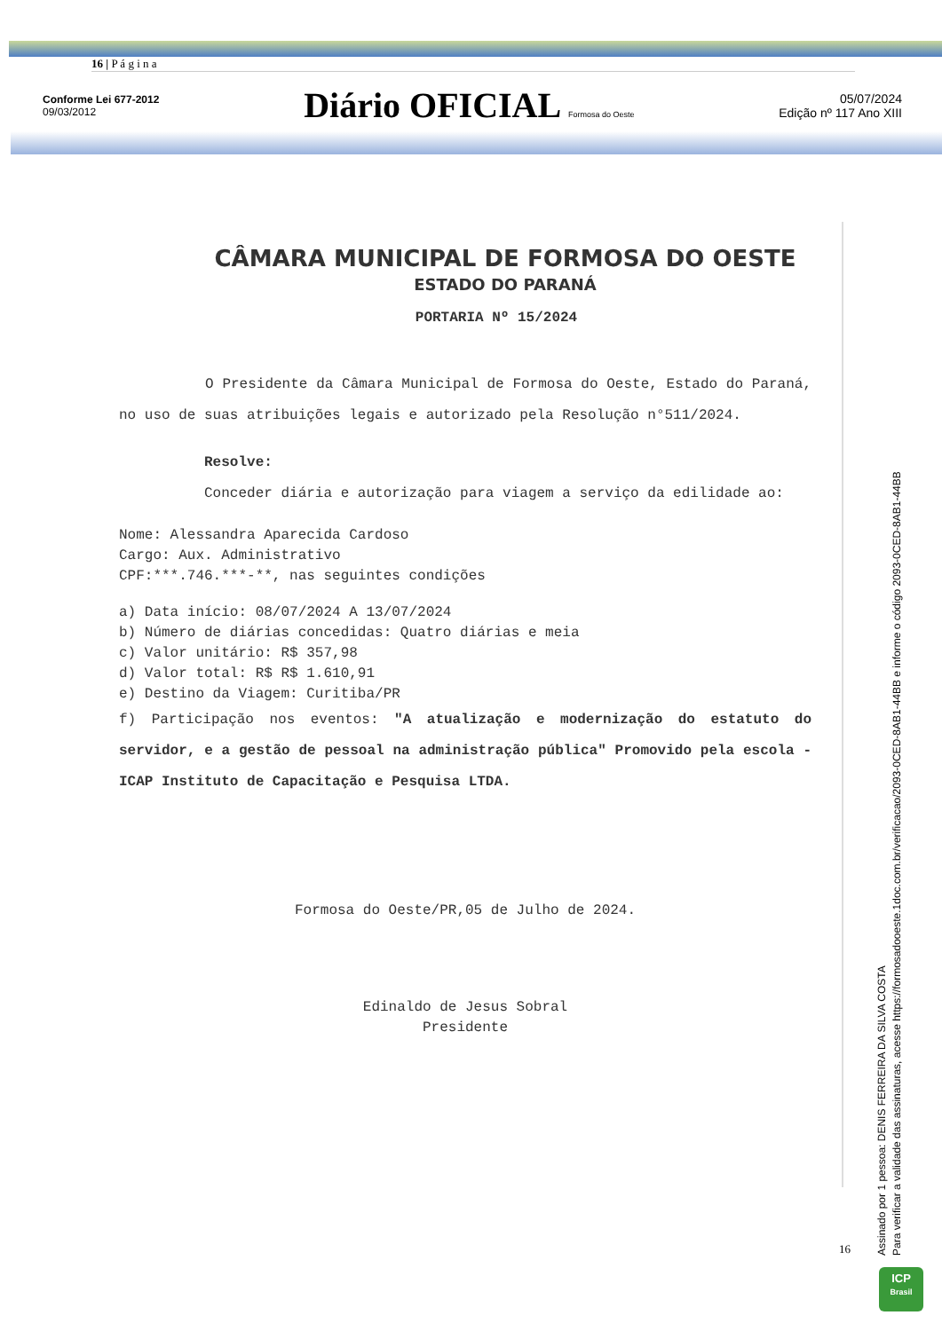16 | P á g i n a
Conforme Lei 677-2012
09/03/2012
Diário OFICIAL Formosa do Oeste
05/07/2024
Edição nº 117 Ano XIII
CÂMARA MUNICIPAL DE FORMOSA DO OESTE
ESTADO DO PARANÁ
PORTARIA Nº 15/2024
O Presidente da Câmara Municipal de Formosa do Oeste, Estado do Paraná, no uso de suas atribuições legais e autorizado pela Resolução n°511/2024.
Resolve:
Conceder diária e autorização para viagem a serviço da edilidade ao:
Nome: Alessandra Aparecida Cardoso
Cargo: Aux. Administrativo
CPF:***.746.***-**, nas seguintes condições
a) Data início: 08/07/2024 A 13/07/2024
b) Número de diárias concedidas: Quatro diárias e meia
c) Valor unitário: R$ 357,98
d) Valor total: R$ R$ 1.610,91
e) Destino da Viagem: Curitiba/PR
f) Participação nos eventos: "A atualização e modernização do estatuto do servidor, e a gestão de pessoal na administração pública" Promovido pela escola -ICAP Instituto de Capacitação e Pesquisa LTDA.
Formosa do Oeste/PR,05 de Julho de 2024.
Edinaldo de Jesus Sobral
Presidente
16
Assinado por 1 pessoa: DENIS FERREIRA DA SILVA COSTA
Para verificar a validade das assinaturas, acesse https://formosadooeste.1doc.com.br/verificacao/2093-0CED-8AB1-44BB e informe o código 2093-0CED-8AB1-44BB
ICP
Brasil